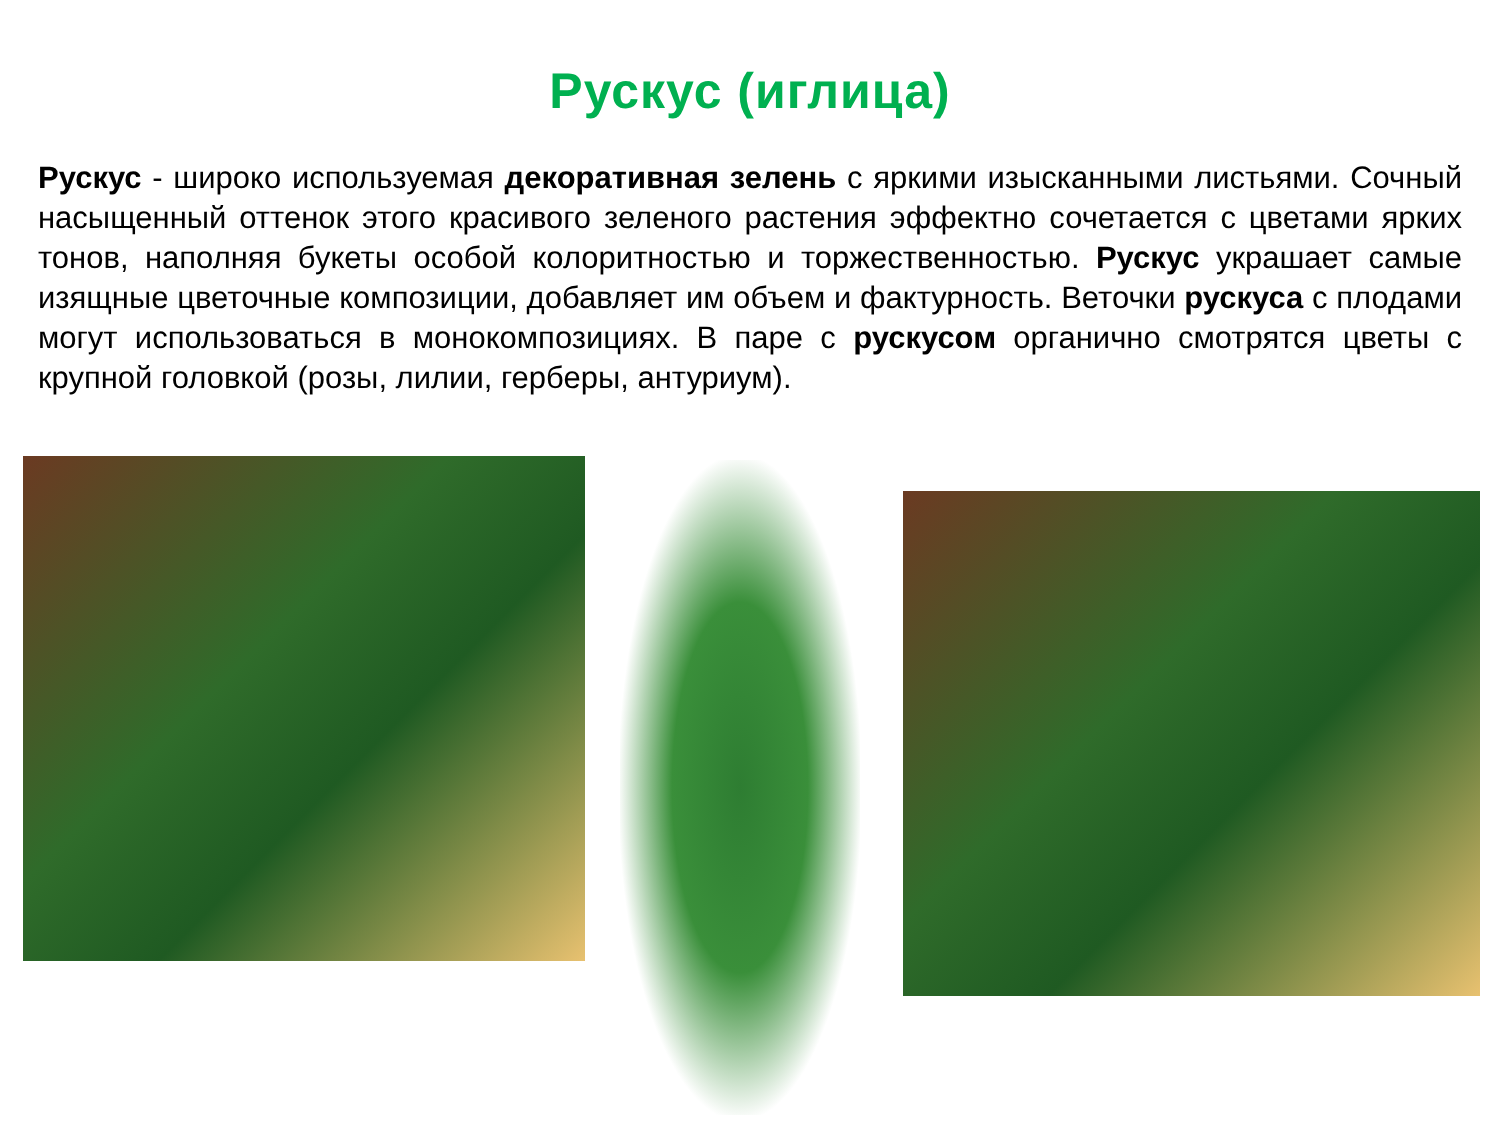Рускус (иглица)
Рускус - широко используемая декоративная зелень с яркими изысканными листьями. Сочный насыщенный оттенок этого красивого зеленого растения эффектно сочетается с цветами ярких тонов, наполняя букеты особой колоритностью и торжественностью. Рускус украшает самые изящные цветочные композиции, добавляет им объем и фактурность. Веточки рускуса с плодами могут использоваться в монокомпозициях. В паре с рускусом органично смотрятся цветы с крупной головкой (розы, лилии, герберы, антуриум).